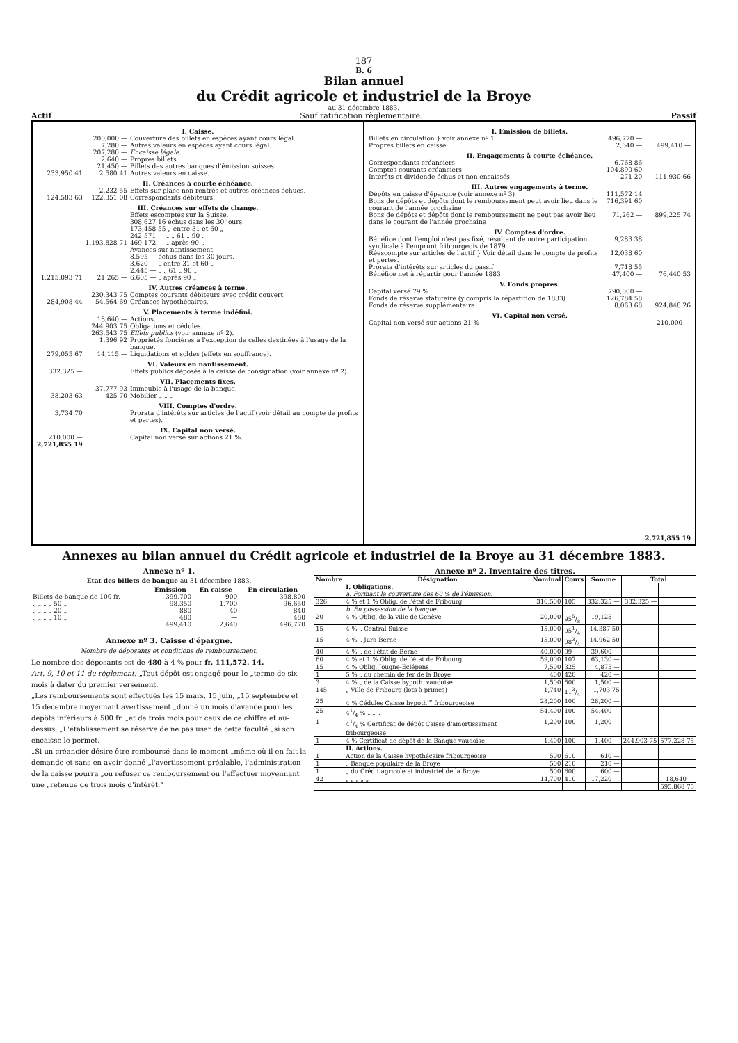187
B. 6
Bilan annuel
du Crédit agricole et industriel de la Broye
au 31 décembre 1883.
Actif Sauf ratification règlementaire. Passif
| I. Caisse. | | |
| | 200,000 — | Couverture des billets en espèces ayant cours légal. |
| | 7,280 — | Autres valeurs en espèces ayant cours légal. |
| | 207,280 — | Encaisse légale. |
| | 2,640 — | Propres billets. |
| | 21,450 — | Billets des autres banques d'émission suisses. |
| 233,950 41 | 2,580 41 | Autres valeurs en caisse. |
| II. Créances à courte échéance. | | |
| | 2,232 55 | Effets sur place non rentrés et autres créances échues. |
| 124,583 63 | 122,351 08 | Correspondants débiteurs. |
| III. Créances sur effets de change. | | |
| | | Effets escomptés sur la Suisse. 308,627 16 échus dans les 30 jours. 173,458 55 „ entre 31 et 60 „ 242,571 — „ „ 61 „ 90 „ |
| | 1,193,828 71 | 469,172 — „ après 90 „ |
| | | Avances sur nantissement. 8,595 — échus dans les 30 jours. 3,620 — „ entre 31 et 60 „ 2,445 — „ „ 61 „ 90 „ |
| 1,215,093 71 | 21,265 — | 6,605 — „ après 90 „ |
| IV. Autres créances à terme. | | |
| | 230,343 75 | Comptes courants débiteurs avec crédit couvert. |
| 284,908 44 | 54,564 69 | Créances hypothécaires. |
| V. Placements à terme indéfini. | | |
| | 18,640 — | Actions. |
| | 244,903 75 | Obligations et cédules. |
| | 263,543 75 | Effets publics (voir annexe nº 2). |
| | 1,396 92 | Propriétés foncières à l'exception de celles destinées à l'usage de la banque. |
| 279,055 67 | 14,115 — | Liquidations et soldes (effets en souffrance). |
| VI. Valeurs en nantissement. | | |
| 332,325 — | | Effets publics déposés à la caisse de consignation (voir annexe nº 2). |
| VII. Placements fixes. | | |
| | 37,777 93 | Immeuble à l'usage de la banque. |
| 38,203 63 | 425 70 | Mobilier „ „ „ |
| VIII. Comptes d'ordre. | | |
| 3,734 70 | | Prorata d'intérêts sur articles de l'actif (voir détail au compte de profits et pertes). |
| IX. Capital non versé. | | |
| 210,000 — | | Capital non versé sur actions 21 %. |
| 2,721,855 19 | | |
| I. Emission de billets. | | |
| Billets en circulation } voir annexe nº 1 | 496,770 — | |
| Propres billets en caisse | 2,640 — | 499,410 — |
| II. Engagements à courte échéance. | | |
| Correspondants créanciers | 6,768 86 | |
| Comptes courants créanciers | 104,890 60 | |
| Intérêts et dividende échus et non encaissés | 271 20 | 111,930 66 |
| III. Autres engagements à terme. | | |
| Dépôts en caisse d'épargne (voir annexe nº 3) | 111,572 14 | |
| Bons de dépôts et dépôts dont le remboursement peut avoir lieu dans le courant de l'année prochaine | 716,391 60 | |
| Bons de dépôts et dépôts dont le remboursement ne peut pas avoir lieu dans le courant de l'année prochaine | 71,262 — | 899,225 74 |
| IV. Comptes d'ordre. | | |
| Bénéfice dont l'emploi n'est pas fixé, résultant de notre participation syndicale à l'emprunt fribourgeois de 1879 | 9,283 38 | |
| Réescompte sur articles de l'actif } Voir détail dans le compte de profits et pertes. | 12,038 60 | |
| Prorata d'intérêts sur articles du passif | 7,718 55 | |
| Bénéfice net à répartir pour l'année 1883 | 47,400 — | 76,440 53 |
| V. Fonds propres. | | |
| Capital versé 79 % | 790,000 — | |
| Fonds de réserve statutaire (y compris la répartition de 1883) | 126,784 58 | |
| Fonds de réserve supplémentaire | 8,063 68 | 924,848 26 |
| VI. Capital non versé. | | |
| Capital non versé sur actions 21 % | | 210,000 — |
| | | 2,721,855 19 |
Annexes au bilan annuel du Crédit agricole et industriel de la Broye au 31 décembre 1883.
Annexe nº 1.
Etat des billets de banque au 31 décembre 1883.
| | Emission | En caisse | En circulation |
| --- | --- | --- | --- |
| Billets de banque de 100 fr. | 399,700 | 900 | 398,800 |
| „ „ „ „ 50 „ | 98,350 | 1,700 | 96,650 |
| „ „ „ „ 20 „ | 880 | 40 | 840 |
| „ „ „ „ 10 „ | 480 | — | 480 |
| | 499,410 | 2,640 | 496,770 |
Annexe nº 3. Caisse d'épargne.
Nombre de déposants et conditions de remboursement.
Le nombre des déposants est de 480 à 4 % pour fr. 111,572. 14.
Art. 9, 10 et 11 du règlement: „Tout dépôt est engagé pour le „terme de six mois à dater du premier versement.
„Les remboursements sont effectués les 15 mars, 15 juin, „15 septembre et 15 décembre moyennant avertissement „donné un mois d'avance pour les dépôts inférieurs à 500 fr. „et de trois mois pour ceux de ce chiffre et au-dessus. „L'établissement se réserve de ne pas user de cette faculté „si son encaisse le permet.
„Si un créancier désire être remboursé dans le moment „même où il en fait la demande et sans en avoir donné „l'avertissement préalable, l'administration de la caisse pourra „ou refuser ce remboursement ou l'effectuer moyennant une „retenue de trois mois d'intérêt.“
Annexe nº 2. Inventaire des titres.
| Nombre | Désignation | Nominal | Cours | Somme | Total | |
| --- | --- | --- | --- | --- | --- | --- |
| | I. Obligations. a. Formant la couverture des 60 % de l'émission. | | | | | |
| 326 | 4 % et 1 % Oblig. de l'état de Fribourg | 316,500 | 105 | 332,325 — | 332,325 — | |
| | b. En possession de la banque. | | | | | |
| 20 | 4 % Oblig. de la ville de Genève | 20,000 | 955/8 | 19,125 — | | |
| 15 | 4 % „ Central Suisse | 15,000 | 951/4 | 14,387 50 | | |
| 15 | 4 % „ Jura-Berne | 15,000 | 983/4 | 14,962 50 | | |
| 40 | 4 % „ de l'état de Berne | 40,000 | 99 | 39,600 — | | |
| 60 | 4 % et 1 % Oblig. de l'état de Fribourg | 59,000 | 107 | 63,130 — | | |
| 15 | 4 % Oblig. Jougne-Eclépens | 7,500 | 325 | 4,875 — | | |
| 1 | 5 % „ du chemin de fer de la Broye | 400 | 420 | 420 — | | |
| 3 | 4 % „ de la Caisse hypoth. vaudoise | 1,500 | 500 | 1,500 — | | |
| 145 | „ Ville de Fribourg (lots à primes) | 1,740 | 113/4 | 1,703 75 | | |
| 25 | 4 % Cédules Caisse hypoth<sup>re</sup> fribourgeoise | 28,200 | 100 | 28,200 — | | |
| 25 | 41/4 % „ „ „ | 54,400 | 100 | 54,400 — | | |
| 1 | 41/4 % Certificat de dépôt Caisse d'amortissement fribourgeoise | 1,200 | 100 | 1,200 — | | |
| 1 | 4 % Certificat de dépôt de la Banque vaudoise | 1,400 | 100 | 1,400 — | 244,903 75 | 577,228 75 |
| | II. Actions. | | | | | |
| 1 | Action de la Caisse hypothécaire fribourgeoise | 500 | 610 | 610 — | | |
| 1 | „ Banque populaire de la Broye | 500 | 210 | 210 — | | |
| 1 | „ du Crédit agricole et industriel de la Broye | 500 | 600 | 600 — | | |
| 42 | „ „ „ „ „ | 14,700 | 410 | 17,220 — | | 18,640 — |
| | | | | | | 595,868 75 |